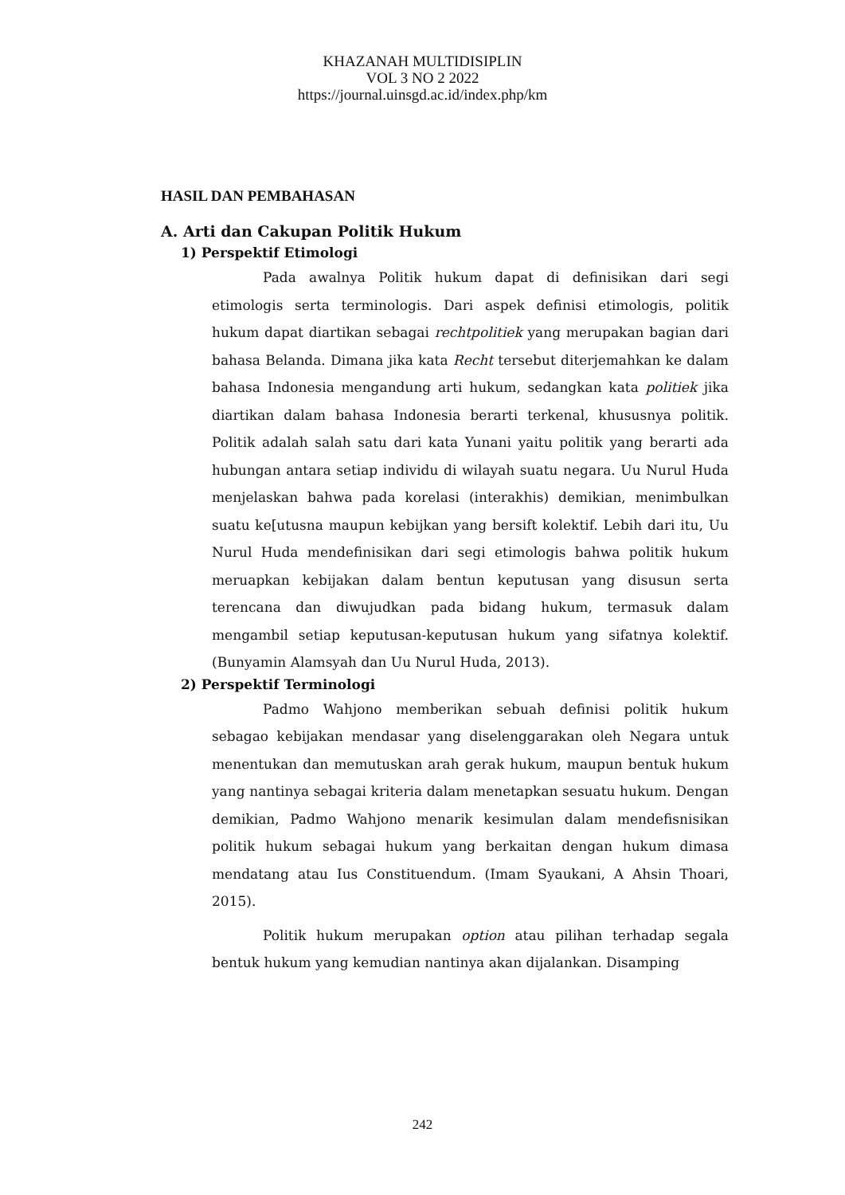KHAZANAH MULTIDISIPLIN
VOL 3 NO 2 2022
https://journal.uinsgd.ac.id/index.php/km
HASIL DAN PEMBAHASAN
A. Arti dan Cakupan Politik Hukum
1) Perspektif Etimologi
Pada awalnya Politik hukum dapat di definisikan dari segi etimologis serta terminologis. Dari aspek definisi etimologis, politik hukum dapat diartikan sebagai rechtpolitiek yang merupakan bagian dari bahasa Belanda. Dimana jika kata Recht tersebut diterjemahkan ke dalam bahasa Indonesia mengandung arti hukum, sedangkan kata politiek jika diartikan dalam bahasa Indonesia berarti terkenal, khususnya politik. Politik adalah salah satu dari kata Yunani yaitu politik yang berarti ada hubungan antara setiap individu di wilayah suatu negara. Uu Nurul Huda menjelaskan bahwa pada korelasi (interakhis) demikian, menimbulkan suatu ke[utusna maupun kebijkan yang bersift kolektif. Lebih dari itu, Uu Nurul Huda mendefinisikan dari segi etimologis bahwa politik hukum meruapkan kebijakan dalam bentun keputusan yang disusun serta terencana dan diwujudkan pada bidang hukum, termasuk dalam mengambil setiap keputusan-keputusan hukum yang sifatnya kolektif. (Bunyamin Alamsyah dan Uu Nurul Huda, 2013).
2) Perspektif Terminologi
Padmo Wahjono memberikan sebuah definisi politik hukum sebagao kebijakan mendasar yang diselenggarakan oleh Negara untuk menentukan dan memutuskan arah gerak hukum, maupun bentuk hukum yang nantinya sebagai kriteria dalam menetapkan sesuatu hukum. Dengan demikian, Padmo Wahjono menarik kesimulan dalam mendefisnisikan politik hukum sebagai hukum yang berkaitan dengan hukum dimasa mendatang atau Ius Constituendum. (Imam Syaukani, A Ahsin Thoari, 2015).
Politik hukum merupakan option atau pilihan terhadap segala bentuk hukum yang kemudian nantinya akan dijalankan. Disamping
242